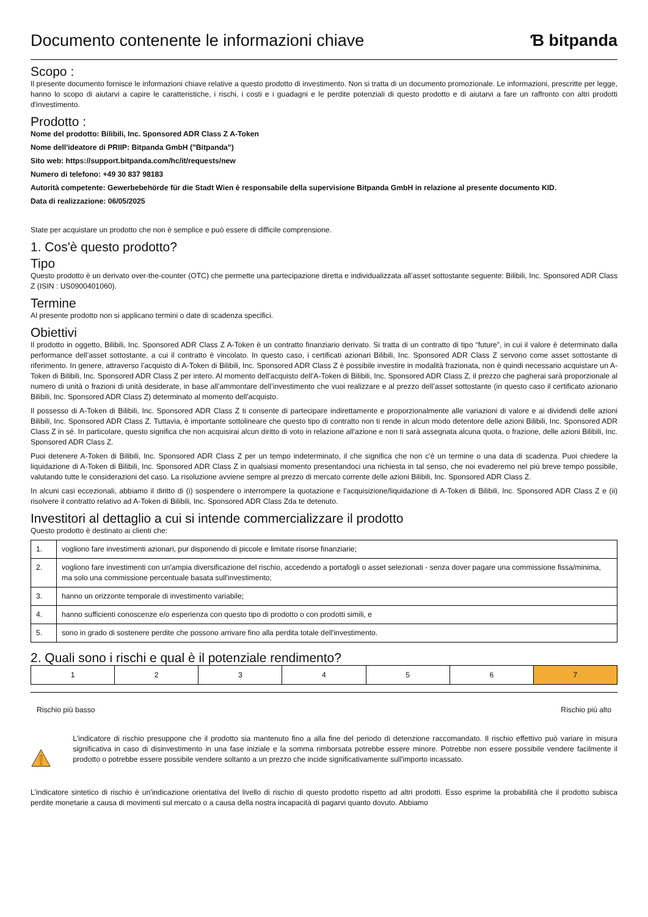Documento contenente le informazioni chiave
Ɓ bitpanda
Scopo :
Il presente documento fornisce le informazioni chiave relative a questo prodotto di investimento. Non si tratta di un documento promozionale. Le informazioni, prescritte per legge, hanno lo scopo di aiutarvi a capire le caratteristiche, i rischi, i costi e i guadagni e le perdite potenziali di questo prodotto e di aiutarvi a fare un raffronto con altri prodotti d'investimento.
Prodotto :
Nome del prodotto: Bilibili, Inc. Sponsored ADR Class Z A-Token
Nome dell'ideatore di PRIIP: Bitpanda GmbH ("Bitpanda")
Sito web: https://support.bitpanda.com/hc/it/requests/new
Numero di telefono: +49 30 837 98183
Autorità competente: Gewerbebehörde für die Stadt Wien è responsabile della supervisione Bitpanda GmbH in relazione al presente documento KID.
Data di realizzazione: 06/05/2025
State per acquistare un prodotto che non è semplice e può essere di difficile comprensione.
1. Cos'è questo prodotto?
Tipo
Questo prodotto è un derivato over-the-counter (OTC) che permette una partecipazione diretta e individualizzata all’asset sottostante seguente: Bilibili, Inc. Sponsored ADR Class Z (ISIN : US0900401060).
Termine
Al presente prodotto non si applicano termini o date di scadenza specifici.
Obiettivi
Il prodotto in oggetto, Bilibili, Inc. Sponsored ADR Class Z A-Token è un contratto finanziario derivato. Si tratta di un contratto di tipo “future”, in cui il valore è determinato dalla performance dell’asset sottostante, a cui il contratto è vincolato. In questo caso, i certificati azionari Bilibili, Inc. Sponsored ADR Class Z servono come asset sottostante di riferimento. In genere, attraverso l’acquisto di A-Token di Bilibili, Inc. Sponsored ADR Class Z è possibile investire in modalità frazionata, non è quindi necessario acquistare un A-Token di Bilibili, Inc. Sponsored ADR Class Z per intero. Al momento dell'acquisto dell’A-Token di Bilibili, Inc. Sponsored ADR Class Z, il prezzo che pagherai sarà proporzionale al numero di unità o frazioni di unità desiderate, in base all’ammontare dell’investimento che vuoi realizzare e al prezzo dell’asset sottostante (in questo caso il certificato azionario Bilibili, Inc. Sponsored ADR Class Z) determinato al momento dell'acquisto.
Il possesso di A-Token di Bilibili, Inc. Sponsored ADR Class Z ti consente di partecipare indirettamente e proporzionalmente alle variazioni di valore e ai dividendi delle azioni Bilibili, Inc. Sponsored ADR Class Z. Tuttavia, è importante sottolineare che questo tipo di contratto non ti rende in alcun modo detentore delle azioni Bilibili, Inc. Sponsored ADR Class Z in sé. In particolare, questo significa che non acquisirai alcun diritto di voto in relazione all'azione e non ti sarà assegnata alcuna quota, o frazione, delle azioni Bilibili, Inc. Sponsored ADR Class Z.
Puoi detenere A-Token di Bilibili, Inc. Sponsored ADR Class Z per un tempo indeterminato, il che significa che non c'è un termine o una data di scadenza. Puoi chiedere la liquidazione di A-Token di Bilibili, Inc. Sponsored ADR Class Z in qualsiasi momento presentandoci una richiesta in tal senso, che noi evaderemo nel più breve tempo possibile, valutando tutte le considerazioni del caso. La risoluzione avviene sempre al prezzo di mercato corrente delle azioni Bilibili, Inc. Sponsored ADR Class Z.
In alcuni casi eccezionali, abbiamo il diritto di (i) sospendere o interrompere la quotazione e l'acquisizione/liquidazione di A-Token di Bilibili, Inc. Sponsored ADR Class Z e (ii) risolvere il contratto relativo ad A-Token di Bilibili, Inc. Sponsored ADR Class Zda te detenuto.
Investitori al dettaglio a cui si intende commercializzare il prodotto
Questo prodotto è destinato ai clienti che:
| 1. | vogliono fare investimenti azionari, pur disponendo di piccole e limitate risorse finanziarie; |
| 2. | vogliono fare investimenti con un'ampia diversificazione del rischio, accedendo a portafogli o asset selezionati - senza dover pagare una commissione fissa/minima, ma solo una commissione percentuale basata sull'investimento; |
| 3. | hanno un orizzonte temporale di investimento variabile; |
| 4. | hanno sufficienti conoscenze e/o esperienza con questo tipo di prodotto o con prodotti simili, e |
| 5. | sono in grado di sostenere perdite che possono arrivare fino alla perdita totale dell'investimento. |
2. Quali sono i rischi e qual è il potenziale rendimento?
| 1 | 2 | 3 | 4 | 5 | 6 | 7 |
Rischio più basso Rischio più alto
L'indicatore di rischio presuppone che il prodotto sia mantenuto fino a alla fine del periodo di detenzione raccomandato. Il rischio effettivo può variare in misura significativa in caso di disinvestimento in una fase iniziale e la somma rimborsata potrebbe essere minore. Potrebbe non essere possibile vendere facilmente il prodotto o potrebbe essere possibile vendere soltanto a un prezzo che incide significativamente sull'importo incassato.
L'indicatore sintetico di rischio è un'indicazione orientativa del livello di rischio di questo prodotto rispetto ad altri prodotti. Esso esprime la probabilità che il prodotto subisca perdite monetarie a causa di movimenti sul mercato o a causa della nostra incapacità di pagarvi quanto dovuto. Abbiamo